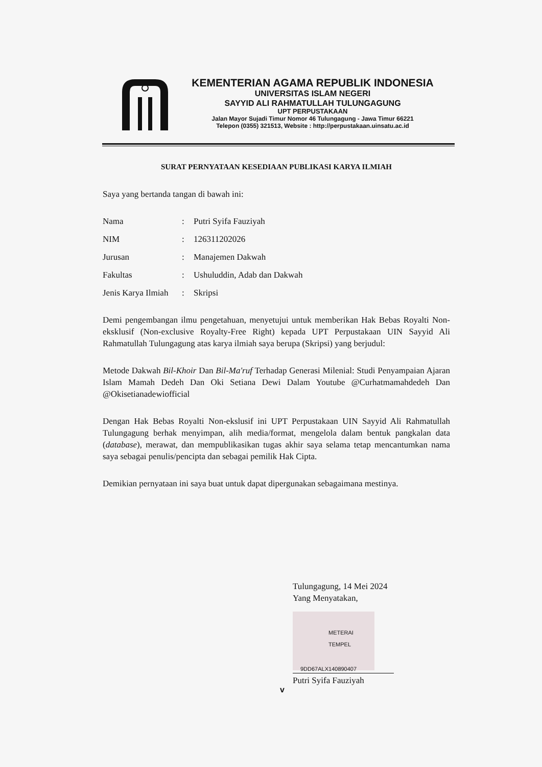KEMENTERIAN AGAMA REPUBLIK INDONESIA
UNIVERSITAS ISLAM NEGERI
SAYYID ALI RAHMATULLAH TULUNGAGUNG
UPT PERPUSTAKAAN
Jalan Mayor Sujadi Timur Nomor 46 Tulungagung - Jawa Timur 66221
Telepon (0355) 321513, Website : http://perpustakaan.uinsatu.ac.id
SURAT PERNYATAAN KESEDIAAN PUBLIKASI KARYA ILMIAH
Saya yang bertanda tangan di bawah ini:
Nama: Putri Syifa Fauziyah
NIM: 126311202026
Jurusan: Manajemen Dakwah
Fakultas: Ushuluddin, Adab dan Dakwah
Jenis Karya Ilmiah: Skripsi
Demi pengembangan ilmu pengetahuan, menyetujui untuk memberikan Hak Bebas Royalti Non-eksklusif (Non-exclusive Royalty-Free Right) kepada UPT Perpustakaan UIN Sayyid Ali Rahmatullah Tulungagung atas karya ilmiah saya berupa (Skripsi) yang berjudul:
Metode Dakwah Bil-Khoir Dan Bil-Ma'ruf Terhadap Generasi Milenial: Studi Penyampaian Ajaran Islam Mamah Dedeh Dan Oki Setiana Dewi Dalam Youtube @Curhatmamahdedeh Dan @Okisetianadewiofficial
Dengan Hak Bebas Royalti Non-ekslusif ini UPT Perpustakaan UIN Sayyid Ali Rahmatullah Tulungagung berhak menyimpan, alih media/format, mengelola dalam bentuk pangkalan data (database), merawat, dan mempublikasikan tugas akhir saya selama tetap mencantumkan nama saya sebagai penulis/pencipta dan sebagai pemilik Hak Cipta.
Demikian pernyataan ini saya buat untuk dapat dipergunakan sebagaimana mestinya.
Tulungagung, 14 Mei 2024
Yang Menyatakan,
METERAI TEMPEL
9DD67ALX140890407
Putri Syifa Fauziyah
v